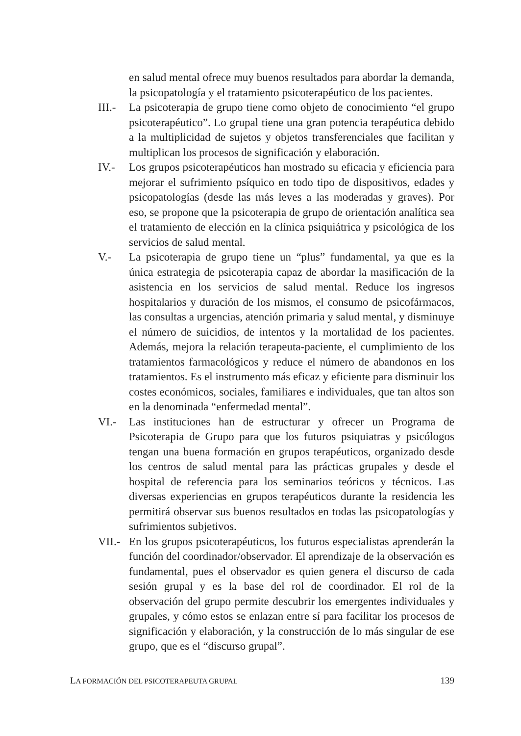en salud mental ofrece muy buenos resultados para abordar la demanda, la psicopatología y el tratamiento psicoterapéutico de los pacientes.
III.-
La psicoterapia de grupo tiene como objeto de conocimiento “el grupo psicoterapéutico”. Lo grupal tiene una gran potencia terapéutica debido a la multiplicidad de sujetos y objetos transferenciales que facilitan y multiplican los procesos de significación y elaboración.
IV.- Los grupos psicoterapéuticos han mostrado su eficacia y eficiencia para mejorar el sufrimiento psíquico en todo tipo de dispositivos, edades y psicopatologías (desde las más leves a las moderadas y graves). Por eso, se propone que la psicoterapia de grupo de orientación analítica sea el tratamiento de elección en la clínica psiquiátrica y psicológica de los servicios de salud mental.
V.- La psicoterapia de grupo tiene un “plus” fundamental, ya que es la única estrategia de psicoterapia capaz de abordar la masificación de la asistencia en los servicios de salud mental. Reduce los ingresos hospitalarios y duración de los mismos, el consumo de psicofármacos, las consultas a urgencias, atención primaria y salud mental, y disminuye el número de suicidios, de intentos y la mortalidad de los pacientes. Además, mejora la relación terapeuta-paciente, el cumplimiento de los tratamientos farmacológicos y reduce el número de abandonos en los tratamientos. Es el instrumento más eficaz y eficiente para disminuir los costes económicos, sociales, familiares e individuales, que tan altos son en la denominada “enfermedad mental”.
VI.- Las instituciones han de estructurar y ofrecer un Programa de Psicoterapia de Grupo para que los futuros psiquiatras y psicólogos tengan una buena formación en grupos terapéuticos, organizado desde los centros de salud mental para las prácticas grupales y desde el hospital de referencia para los seminarios teóricos y técnicos. Las diversas experiencias en grupos terapéuticos durante la residencia les permitirá observar sus buenos resultados en todas las psicopatologías y sufrimientos subjetivos.
VII.-
En los grupos psicoterapéuticos, los futuros especialistas aprenderán la función del coordinador/observador. El aprendizaje de la observación es fundamental, pues el observador es quien genera el discurso de cada sesión grupal y es la base del rol de coordinador. El rol de la observación del grupo permite descubrir los emergentes individuales y grupales, y cómo estos se enlazan entre sí para facilitar los procesos de significación y elaboración, y la construcción de lo más singular de ese grupo, que es el “discurso grupal”.
LA FORMACIÓN DEL PSICOTERAPEUTA GRUPAL 139